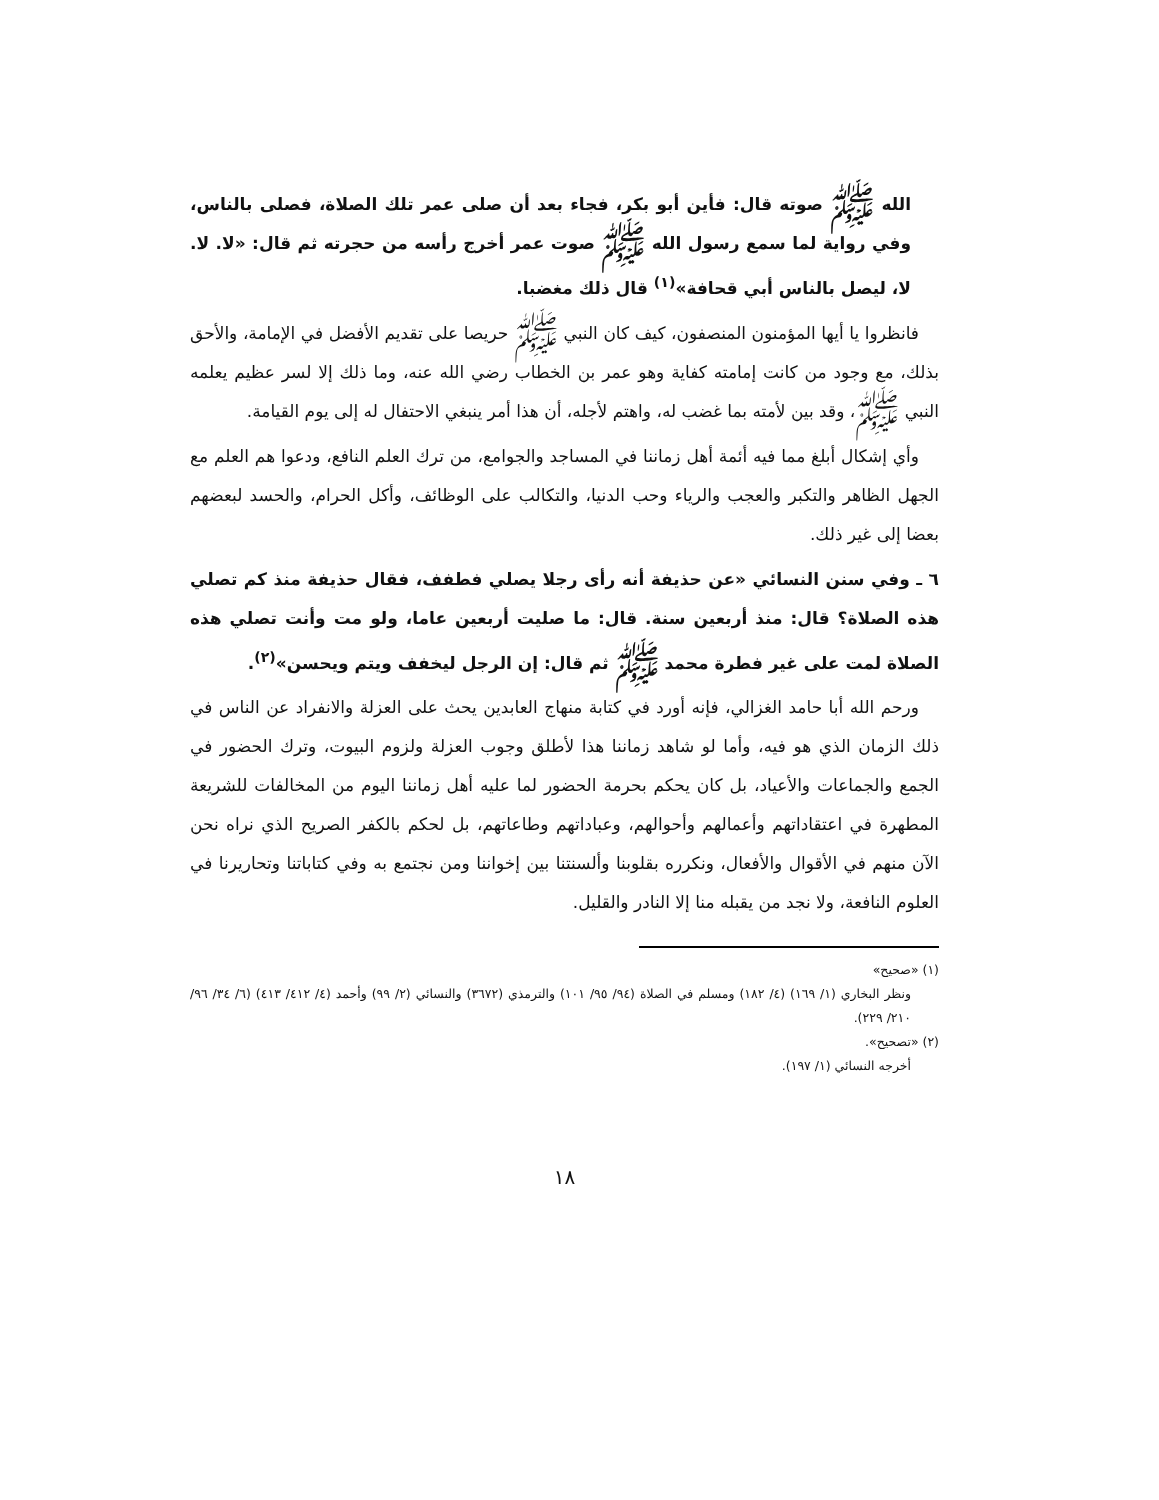الله ﷺ صوته قال: فأين أبو بكر، فجاء بعد أن صلى عمر تلك الصلاة، فصلى بالناس، وفي رواية لما سمع رسول الله ﷺ صوت عمر أخرج رأسه من حجرته ثم قال: «لا. لا. لا، ليصل بالناس أبي قحافة»<sup>(١)</sup> قال ذلك مغضبا.
فانظروا يا أيها المؤمنون المنصفون، كيف كان النبي ﷺ حريصا على تقديم الأفضل في الإمامة، والأحق بذلك، مع وجود من كانت إمامته كفاية وهو عمر بن الخطاب رضي الله عنه، وما ذلك إلا لسر عظيم يعلمه النبي ﷺ، وقد بين لأمته بما غضب له، واهتم لأجله، أن هذا أمر ينبغي الاحتفال له إلى يوم القيامة.
وأي إشكال أبلغ مما فيه أئمة أهل زماننا في المساجد والجوامع، من ترك العلم النافع، ودعوا هم العلم مع الجهل الظاهر والتكبر والعجب والرياء وحب الدنيا، والتكالب على الوظائف، وأكل الحرام، والحسد لبعضهم بعضا إلى غير ذلك.
٦ ـ وفي سنن النسائي «عن حذيفة أنه رأى رجلا يصلي فطفف، فقال حذيفة منذ كم تصلي هذه الصلاة؟ قال: منذ أربعين سنة. قال: ما صليت أربعين عاما، ولو مت وأنت تصلي هذه الصلاة لمت على غير فطرة محمد ﷺ ثم قال: إن الرجل ليخفف ويتم ويحسن»<sup>(٢)</sup>.
ورحم الله أبا حامد الغزالي، فإنه أورد في كتابة منهاج العابدين يحث على العزلة والانفراد عن الناس في ذلك الزمان الذي هو فيه، وأما لو شاهد زماننا هذا لأطلق وجوب العزلة ولزوم البيوت، وترك الحضور في الجمع والجماعات والأعياد، بل كان يحكم بحرمة الحضور لما عليه أهل زماننا اليوم من المخالفات للشريعة المطهرة في اعتقاداتهم وأعمالهم وأحوالهم، وعباداتهم وطاعاتهم، بل لحكم بالكفر الصريح الذي نراه نحن الآن منهم في الأقوال والأفعال، ونكرره بقلوبنا وألسنتنا بين إخواننا ومن نجتمع به وفي كتاباتنا وتحاريرنا في العلوم النافعة، ولا نجد من يقبله منا إلا النادر والقليل.
(١) «صحيح»
ونظر البخاري (١/ ١٦٩) (٤/ ١٨٢) ومسلم في الصلاة (٩٤/ ٩٥/ ١٠١) والترمذي (٣٦٧٢) والنسائي (٢/ ٩٩) وأحمد (٤/ ٤١٢/ ٤١٣) (٦/ ٣٤/ ٩٦/ ٢١٠/ ٢٢٩).
(٢) «تصحيح».
أخرجه النسائي (١/ ١٩٧).
١٨